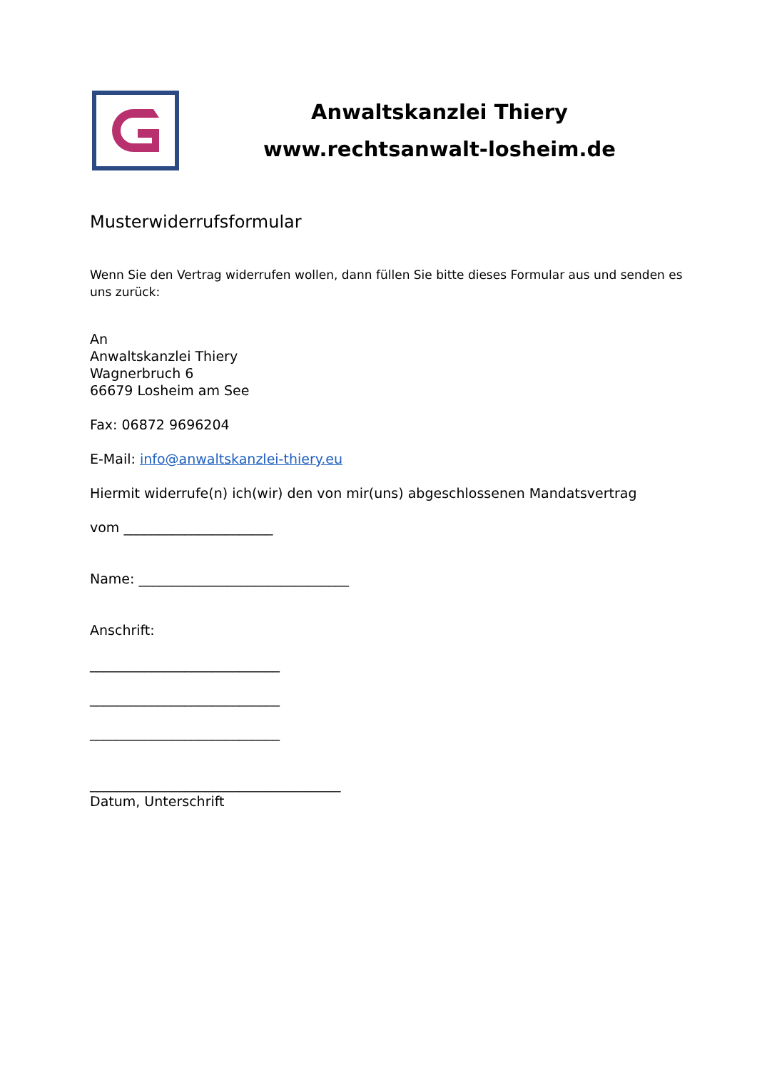Anwaltskanzlei Thiery
www.rechtsanwalt-losheim.de
Musterwiderrufsformular
Wenn Sie den Vertrag widerrufen wollen, dann füllen Sie bitte dieses Formular aus und senden es uns zurück:
An
Anwaltskanzlei Thiery
Wagnerbruch 6
66679 Losheim am See
Fax: 06872 9696204
E-Mail: info@anwaltskanzlei-thiery.eu
Hiermit widerrufe(n) ich(wir) den von mir(uns) abgeschlossenen Mandatsvertrag
vom ______________________
Name: _______________________________
Anschrift:
____________________________
____________________________
____________________________
_____________________________________
Datum, Unterschrift